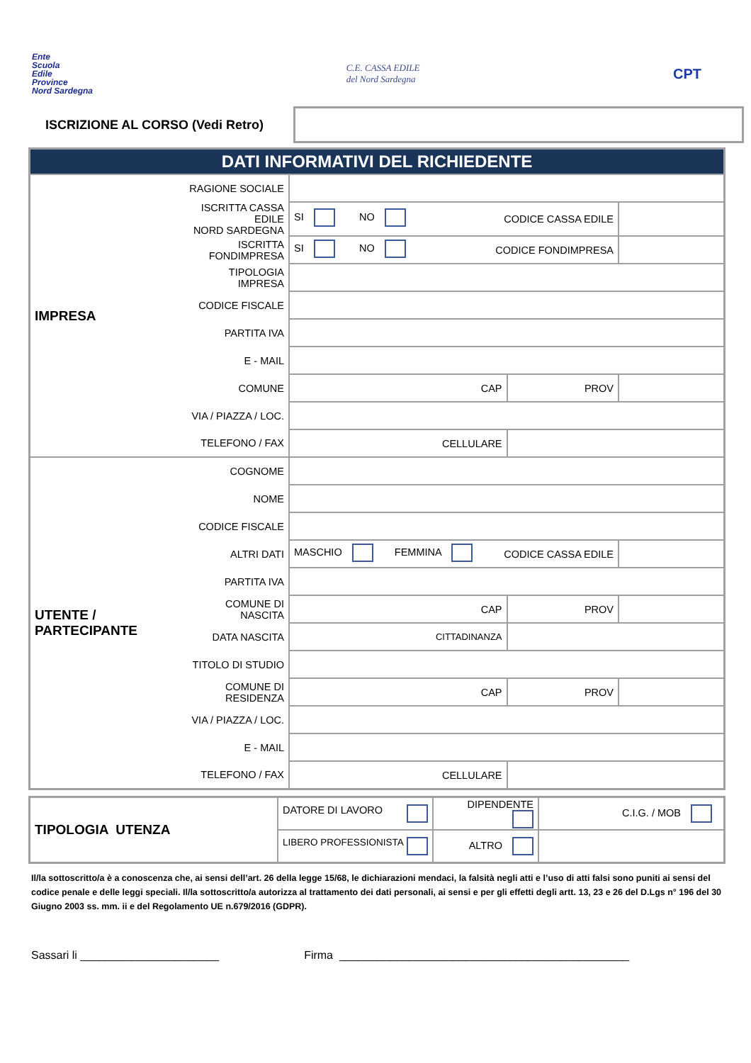Ente
Scuola
Edile
Province
Nord Sardegna
C.E. CASSA EDILE
del Nord Sardegna
CPT
ISCRIZIONE AL CORSO (Vedi Retro)
| DATI INFORMATIVI DEL RICHIEDENTE | | | | | |
| IMPRESA | RAGIONE SOCIALE | | | | |
| | ISCRITTA CASSA EDILE NORD SARDEGNA | SI NO CODICE CASSA EDILE | | | |
| | ISCRITTA FONDIMPRESA | SI NO CODICE FONDIMPRESA | | | |
| | TIPOLOGIA IMPRESA | | | | |
| | CODICE FISCALE | | | | |
| | PARTITA IVA | | | | |
| | E - MAIL | | | | |
| | COMUNE | CAP | | PROV | |
| | VIA / PIAZZA / LOC. | | | | |
| | TELEFONO / FAX | CELLULARE | | | |
| UTENTE / PARTECIPANTE | COGNOME | | | | |
| | NOME | | | | |
| | CODICE FISCALE | | | | |
| | ALTRI DATI | MASCHIO FEMMINA CODICE CASSA EDILE | | | |
| | PARTITA IVA | | | | |
| | COMUNE DI NASCITA | CAP | | PROV | |
| | DATA NASCITA | CITTADINANZA | | | |
| | TITOLO DI STUDIO | | | | |
| | COMUNE DI RESIDENZA | CAP | | PROV | |
| | VIA / PIAZZA / LOC. | | | | |
| | E - MAIL | | | | |
| | TELEFONO / FAX | CELLULARE | | | |
| TIPOLOGIA UTENZA | DATORE DI LAVORO | DIPENDENTE | C.I.G. / MOB |
| | LIBERO PROFESSIONISTA | ALTRO | |
Il/la sottoscritto/a è a conoscenza che, ai sensi dell’art. 26 della legge 15/68, le dichiarazioni mendaci, la falsità negli atti e l’uso di atti falsi sono puniti ai sensi del codice penale e delle leggi speciali. Il/la sottoscritto/a autorizza al trattamento dei dati personali, ai sensi e per gli effetti degli artt. 13, 23 e 26 del D.Lgs n° 196 del 30 Giugno 2003 ss. mm. ii e del Regolamento UE n.679/2016 (GDPR).
Sassari li ______________________ Firma ______________________________________________